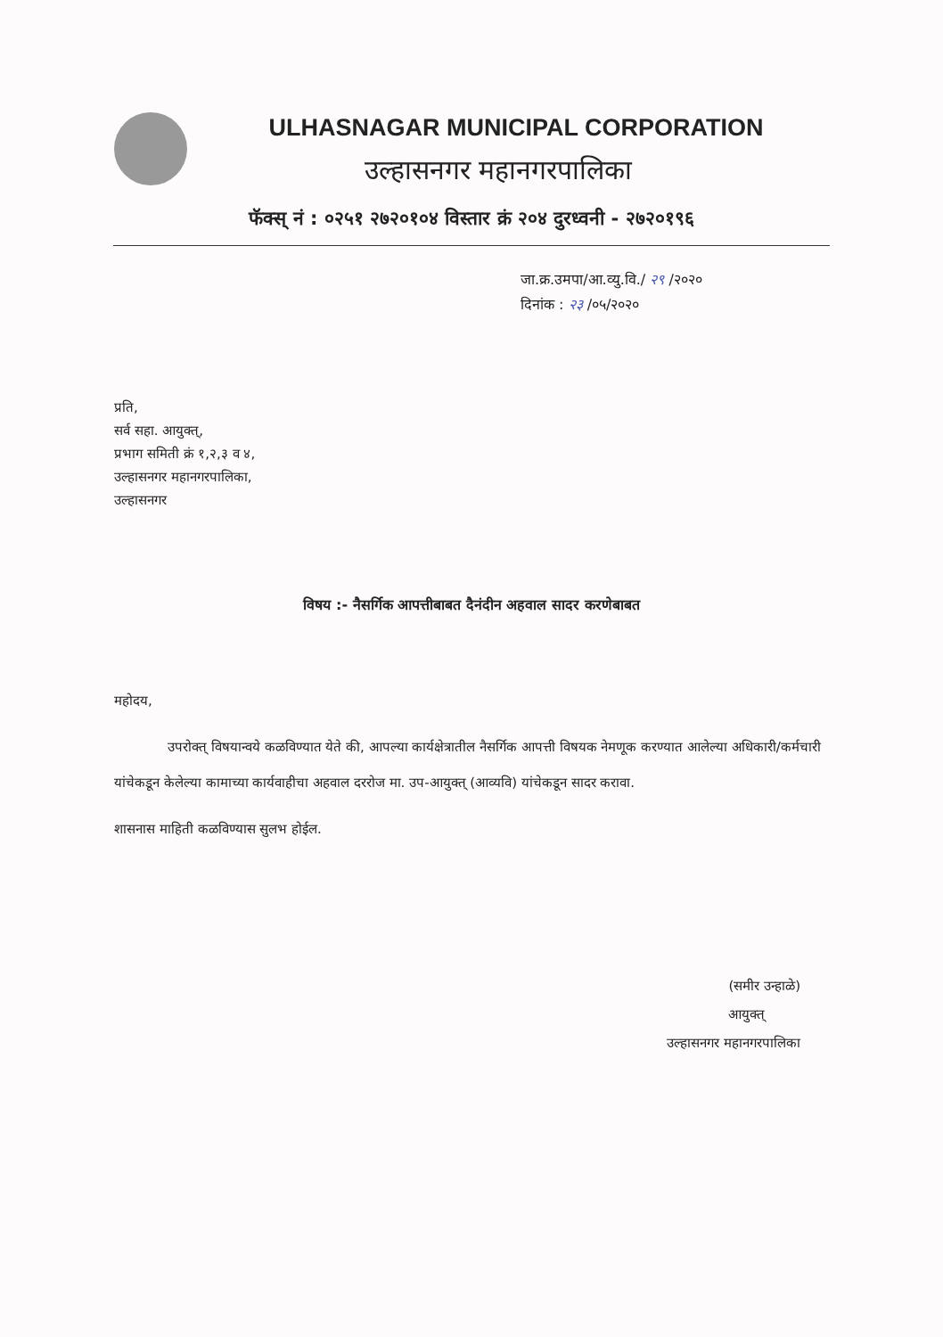ULHASNAGAR MUNICIPAL CORPORATION
उल्हासनगर महानगरपालिका
फॅक्स् नं : ०२५१ २७२०१०४ विस्तार क्रं २०४ दुरध्वनी - २७२०१९६
जा.क्र.उमपा/आ.व्यु.वि./ २९ /२०२०
दिनांक : २३ /०५/२०२०
प्रति,
सर्व सहा. आयुक्त्,
प्रभाग समिती क्रं १,२,३ व ४,
उल्हासनगर महानगरपालिका,
उल्हासनगर
विषय :- नैसर्गिक आपत्तीबाबत दैनंदीन अहवाल सादर करणेबाबत
महोदय,
उपरोक्त् विषयान्वये कळविण्यात येते की, आपल्या कार्यक्षेत्रातील नैसर्गिक आपत्ती विषयक नेमणूक करण्यात आलेल्या अधिकारी/कर्मचारी यांचेकडून केलेल्या कामाच्या कार्यवाहीचा अहवाल दररोज मा. उप-आयुक्त् (आव्यवि) यांचेकडून सादर करावा.
शासनास माहिती कळविण्यास सुलभ होईल.
(समीर उन्हाळे)
आयुक्त्
उल्हासनगर महानगरपालिका